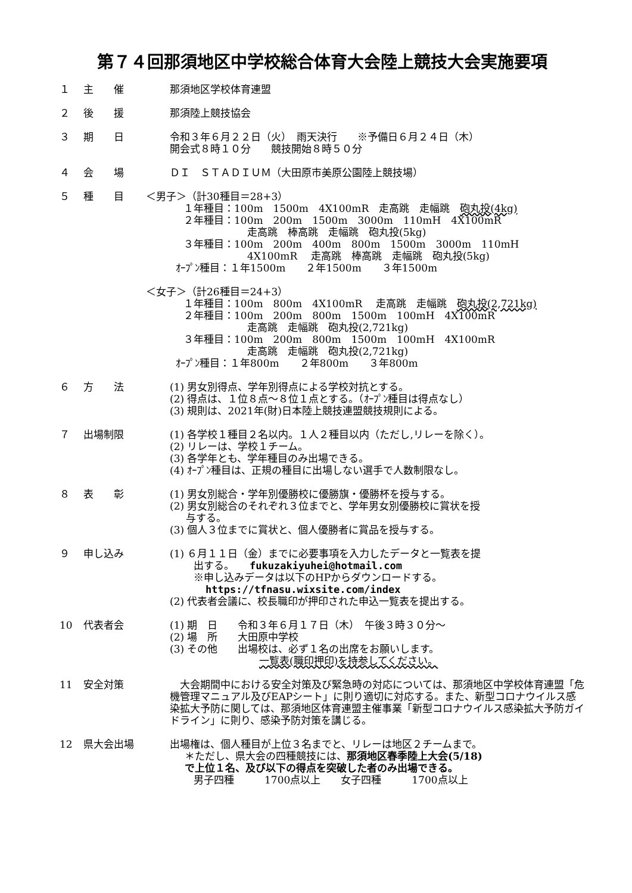第７４回那須地区中学校総合体育大会陸上競技大会実施要項
１ 主　　催 那須地区学校体育連盟
２ 後　　援 那須陸上競技協会
３ 期　　日 令和３年６月２２日（火）　雨天決行　　※予備日６月２４日（木）
開会式８時１０分　　競技開始８時５０分
４ 会　　場 ＤＩ　ＳＴＡＤＩＵＭ（大田原市美原公園陸上競技場）
５ 種　　目 ＜男子＞（計30種目＝28+3）
１年種目：100m　1500m　4X100mR　走高跳　走幅跳　砲丸投(4kg)
２年種目：100m　200m　1500m　3000m　110mH　4X100mR
走高跳　棒高跳　走幅跳　砲丸投(5kg)
３年種目：100m　200m　400m　800m　1500m　3000m　110mH
4X100mR　 走高跳　棒高跳　走幅跳　砲丸投(5kg)
ｵｰﾌﾟﾝ種目：１年1500m　　２年1500m　　３年1500m
＜女子＞（計26種目＝24+3）
１年種目：100m　800m　4X100mR　 走高跳　走幅跳　砲丸投(2,721kg)
２年種目：100m　200m　800m　1500m　100mH　4X100mR
走高跳　走幅跳　砲丸投(2,721kg)
３年種目：100m　200m　800m　1500m　100mH　4X100mR
走高跳　走幅跳　砲丸投(2,721kg)
ｵｰﾌﾟﾝ種目：１年800m　　２年800m　　３年800m
６ 方　　法 (1) 男女別得点、学年別得点による学校対抗とする。
(2) 得点は、１位８点～８位１点とする。（ｵｰﾌﾟﾝ種目は得点なし）
(3) 規則は、2021年(財)日本陸上競技連盟競技規則による。
７ 出場制限 (1) 各学校１種目２名以内。１人２種目以内（ただし,リレーを除く）。
(2) リレーは、学校１チーム。
(3) 各学年とも、学年種目のみ出場できる。
(4) ｵｰﾌﾟﾝ種目は、正規の種目に出場しない選手で人数制限なし。
８ 表　　彰 (1) 男女別総合・学年別優勝校に優勝旗・優勝杯を授与する。
(2) 男女別総合のそれぞれ３位までと、学年男女別優勝校に賞状を授
与する。
(3) 個人３位までに賞状と、個人優勝者に賞品を授与する。
９ 申し込み (1) ６月１１日（金）までに必要事項を入力したデータと一覧表を提
出する。　　fukuzakiyuhei@hotmail.com
※申し込みデータは以下のHPからダウンロードする。
https://tfnasu.wixsite.com/index
(2) 代表者会議に、校長職印が押印された申込一覧表を提出する。
10 代表者会 (1) 期　日　　令和３年６月１７日（木）　午後３時３０分～
(2) 場　所　　大田原中学校
(3) その他　　出場校は、必ず１名の出席をお願いします。
一覧表(職印押印)を持参してください。
11 安全対策 　大会期間中における安全対策及び緊急時の対応については、那須地区中学校体育連盟「危機管理マニュアル及びEAPシート」に則り適切に対応する。また、新型コロナウイルス感染拡大予防に関しては、那須地区体育連盟主催事業「新型コロナウイルス感染拡大予防ガイドライン」に則り、感染予防対策を講じる。
12 県大会出場 出場権は、個人種目が上位３名までと、リレーは地区２チームまで。
＊ただし、県大会の四種競技には、那須地区春季陸上大会(5/18)
で上位１名、及び以下の得点を突破した者のみ出場できる。
男子四種　　　1700点以上　　女子四種　　　1700点以上